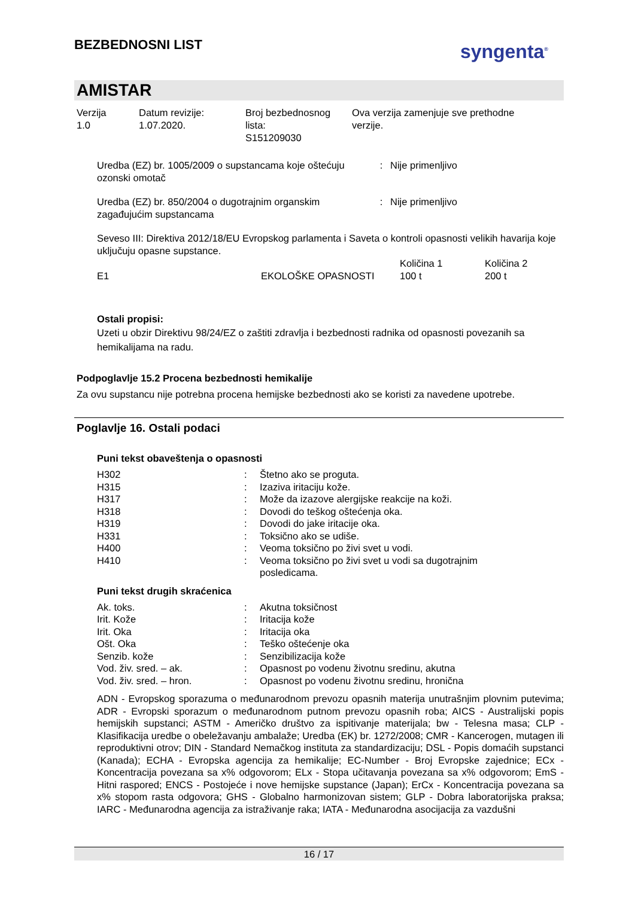BEZBEDNOSNI LIST
syngenta<sup>®</sup>
AMISTAR
Verzija
1.0
Datum revizije:
1.07.2020.
Broj bezbednosnog
lista:
S151209030
Ova verzija zamenjuje sve prethodne
verzije.
| Uredba (EZ) br. 1005/2009 o supstancama koje oštećuju ozonski omotač | : | Nije primenljivo |
| Uredba (EZ) br. 850/2004 o dugotrajnim organskim zagađujućim supstancama | : | Nije primenljivo |
Seveso III: Direktiva 2012/18/EU Evropskog parlamenta i Saveta o kontroli opasnosti velikih havarija koje uključuju opasne supstance.
| | | Količina 1 | Količina 2 |
| E1 | EKOLOŠKE OPASNOSTI | 100 t | 200 t |
Ostali propisi:
Uzeti u obzir Direktivu 98/24/EZ o zaštiti zdravlja i bezbednosti radnika od opasnosti povezanih sa hemikalijama na radu.
Podpoglavlje 15.2 Procena bezbednosti hemikalije
Za ovu supstancu nije potrebna procena hemijske bezbednosti ako se koristi za navedene upotrebe.
Poglavlje 16. Ostali podaci
Puni tekst obaveštenja o opasnosti
| H302 | : | Štetno ako se proguta. |
| H315 | : | Izaziva iritaciju kože. |
| H317 | : | Može da izazove alergijske reakcije na koži. |
| H318 | : | Dovodi do teškog oštećenja oka. |
| H319 | : | Dovodi do jake iritacije oka. |
| H331 | : | Toksično ako se udiše. |
| H400 | : | Veoma toksično po živi svet u vodi. |
| H410 | : | Veoma toksično po živi svet u vodi sa dugotrajnim posledicama. |
Puni tekst drugih skraćenica
| Ak. toks. | : | Akutna toksičnost |
| Irit. Kože | : | Iritacija kože |
| Irit. Oka | : | Iritacija oka |
| Ošt. Oka | : | Teško oštećenje oka |
| Senzib. kože | : | Senzibilizacija kože |
| Vod. živ. sred. – ak. | : | Opasnost po vodenu životnu sredinu, akutna |
| Vod. živ. sred. – hron. | : | Opasnost po vodenu životnu sredinu, hronična |
ADN - Evropskog sporazuma o međunarodnom prevozu opasnih materija unutrašnjim plovnim putevima; ADR - Evropski sporazum o međunarodnom putnom prevozu opasnih roba; AICS - Australijski popis hemijskih supstanci; ASTM - Američko društvo za ispitivanje materijala; bw - Telesna masa; CLP - Klasifikacija uredbe o obeležavanju ambalaže; Uredba (EK) br. 1272/2008; CMR - Kancerogen, mutagen ili reproduktivni otrov; DIN - Standard Nemačkog instituta za standardizaciju; DSL - Popis domaćih supstanci (Kanada); ECHA - Evropska agencija za hemikalije; EC-Number - Broj Evropske zajednice; ECx - Koncentracija povezana sa x% odgovorom; ELx - Stopa učitavanja povezana sa x% odgovorom; EmS - Hitni raspored; ENCS - Postojeće i nove hemijske supstance (Japan); ErCx - Koncentracija povezana sa x% stopom rasta odgovora; GHS - Globalno harmonizovan sistem; GLP - Dobra laboratorijska praksa; IARC - Međunarodna agencija za istraživanje raka; IATA - Međunarodna asocijacija za vazdušni
16 / 17